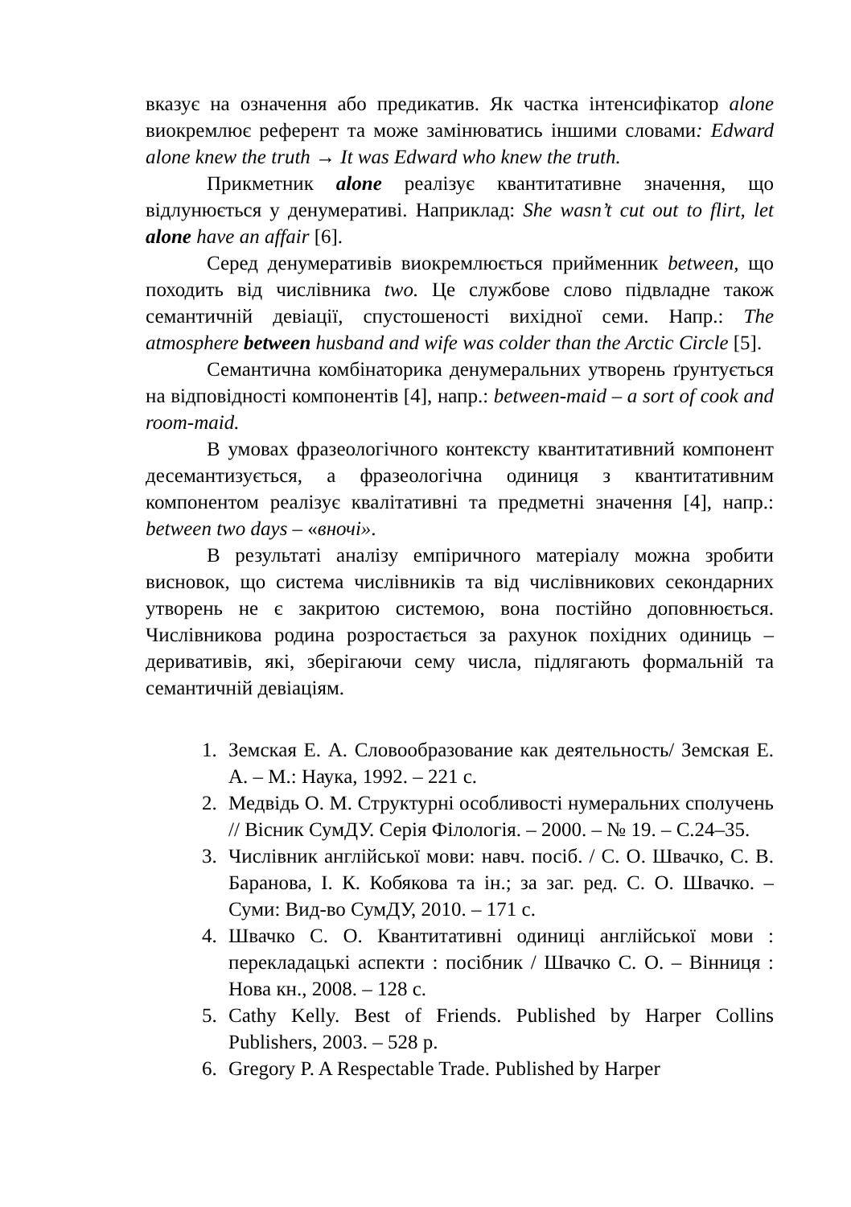вказує на означення або предикатив. Як частка інтенсифікатор alone виокремлює референт та може замінюватись іншими словами: Edward alone knew the truth → It was Edward who knew the truth.
Прикметник alone реалізує квантитативне значення, що відлунюється у денумеративі. Наприклад: She wasn’t cut out to flirt, let alone have an affair [6].
Серед денумеративів виокремлюється прийменник between, що походить від числівника two. Це службове слово підвладне також семантичній девіації, спустошеності вихідної семи. Напр.: The atmosphere between husband and wife was colder than the Arctic Circle [5].
Семантична комбінаторика денумеральних утворень ґрунтується на відповідності компонентів [4], напр.: between-maid – a sort of cook and room-maid.
В умовах фразеологічного контексту квантитативний компонент десемантизується, а фразеологічна одиниця з квантитативним компонентом реалізує квалітативні та предметні значення [4], напр.: between two days – «вночі».
В результаті аналізу емпіричного матеріалу можна зробити висновок, що система числівників та від числівникових секондарних утворень не є закритою системою, вона постійно доповнюється. Числівникова родина розростається за рахунок похідних одиниць – деривативів, які, зберігаючи сему числа, підлягають формальній та семантичній девіаціям.
1. Земская Е. А. Словообразование как деятельность/ Земская Е. А. – М.: Наука, 1992. – 221 с.
2. Медвідь О. М. Структурні особливості нумеральних сполучень // Вісник СумДУ. Серія Філологія. – 2000. – № 19. – С.24–35.
3. Числівник англійської мови: навч. посіб. / С. О. Швачко, С. В. Баранова, І. К. Кобякова та ін.; за заг. ред. С. О. Швачко. – Суми: Вид-во СумДУ, 2010. – 171 с.
4. Швачко С. О. Квантитативні одиниці англійської мови : перекладацькі аспекти : посібник / Швачко С. О. – Вінниця : Нова кн., 2008. – 128 с.
5. Cathy Kelly. Best of Friends. Published by Harper Collins Publishers, 2003. – 528 p.
6. Gregory P. A Respectable Trade. Published by Harper